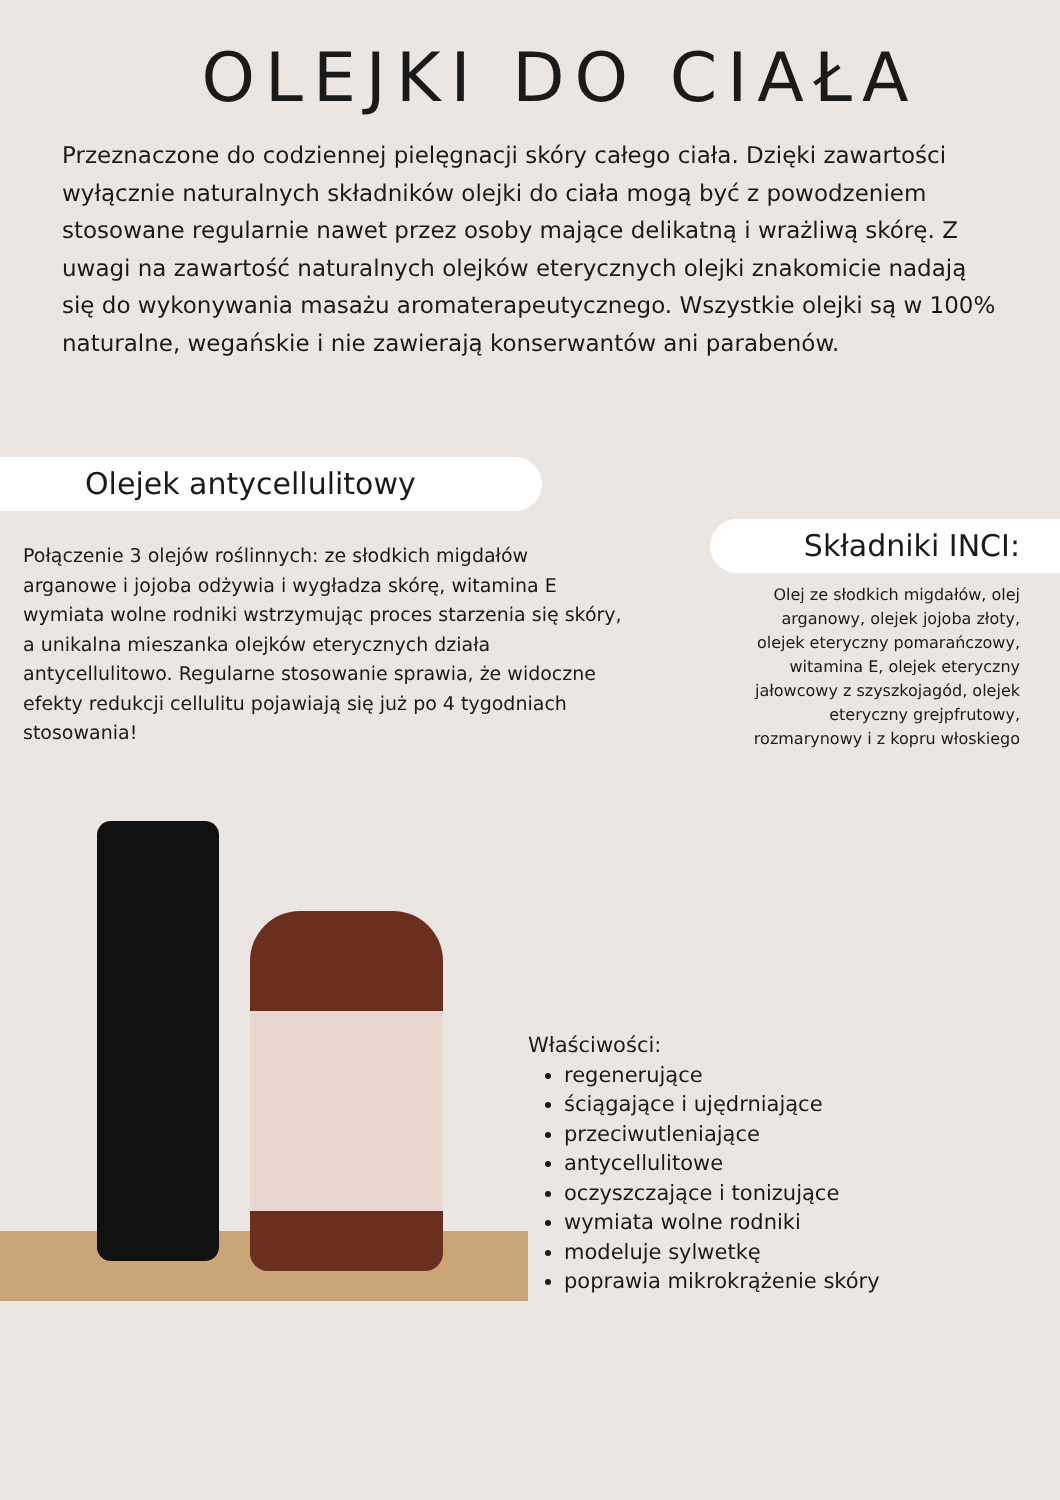OLEJKI DO CIAŁA
Przeznaczone do codziennej pielęgnacji skóry całego ciała. Dzięki zawartości wyłącznie naturalnych składników olejki do ciała mogą być z powodzeniem stosowane regularnie nawet przez osoby mające delikatną i wrażliwą skórę. Z uwagi na zawartość naturalnych olejków eterycznych olejki znakomicie nadają się do wykonywania masażu aromaterapeutycznego. Wszystkie olejki są w 100% naturalne, wegańskie i nie zawierają konserwantów ani parabenów.
Olejek antycellulitowy
Połączenie 3 olejów roślinnych: ze słodkich migdałów arganowe i jojoba odżywia i wygładza skórę, witamina E wymiata wolne rodniki wstrzymując proces starzenia się skóry, a unikalna mieszanka olejków eterycznych działa antycellulitowo. Regularne stosowanie sprawia, że widoczne efekty redukcji cellulitu pojawiają się już po 4 tygodniach stosowania!
Składniki INCI:
Olej ze słodkich migdałów, olej arganowy, olejek jojoba złoty, olejek eteryczny pomarańczowy, witamina E, olejek eteryczny jałowcowy z szyszkojagód, olejek eteryczny grejpfrutowy, rozmarynowy i z kopru włoskiego
Właściwości:
regenerujące
ściągające i ujędrniające
przeciwutleniające
antycellulitowe
oczyszczające i tonizujące
wymiata wolne rodniki
modeluje sylwetkę
poprawia mikrokrążenie skóry